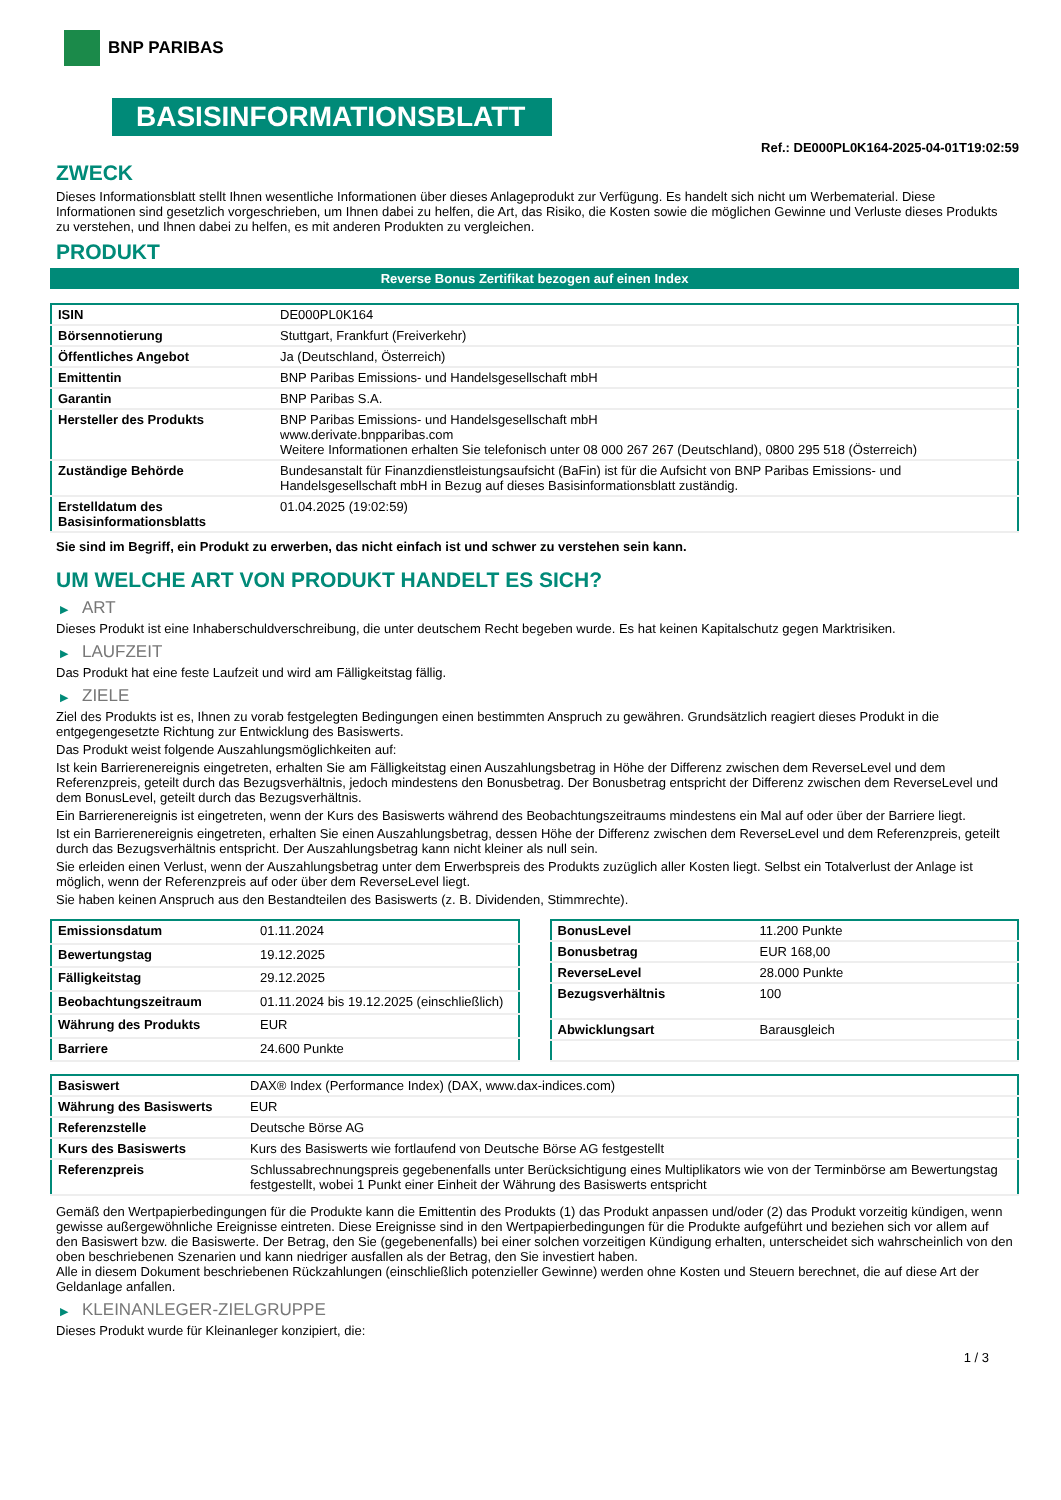BNP PARIBAS
BASISINFORMATIONSBLATT
Ref.: DE000PL0K164-2025-04-01T19:02:59
ZWECK
Dieses Informationsblatt stellt Ihnen wesentliche Informationen über dieses Anlageprodukt zur Verfügung. Es handelt sich nicht um Werbematerial. Diese Informationen sind gesetzlich vorgeschrieben, um Ihnen dabei zu helfen, die Art, das Risiko, die Kosten sowie die möglichen Gewinne und Verluste dieses Produkts zu verstehen, und Ihnen dabei zu helfen, es mit anderen Produkten zu vergleichen.
PRODUKT
Reverse Bonus Zertifikat bezogen auf einen Index
| ISIN | DE000PL0K164 |
| Börsennotierung | Stuttgart, Frankfurt (Freiverkehr) |
| Öffentliches Angebot | Ja (Deutschland, Österreich) |
| Emittentin | BNP Paribas Emissions- und Handelsgesellschaft mbH |
| Garantin | BNP Paribas S.A. |
| Hersteller des Produkts | BNP Paribas Emissions- und Handelsgesellschaft mbH www.derivate.bnpparibas.com Weitere Informationen erhalten Sie telefonisch unter 08 000 267 267 (Deutschland), 0800 295 518 (Österreich) |
| Zuständige Behörde | Bundesanstalt für Finanzdienstleistungsaufsicht (BaFin) ist für die Aufsicht von BNP Paribas Emissions- und Handelsgesellschaft mbH in Bezug auf dieses Basisinformationsblatt zuständig. |
| Erstelldatum des Basisinformationsblatts | 01.04.2025 (19:02:59) |
Sie sind im Begriff, ein Produkt zu erwerben, das nicht einfach ist und schwer zu verstehen sein kann.
UM WELCHE ART VON PRODUKT HANDELT ES SICH?
▶ ART
Dieses Produkt ist eine Inhaberschuldverschreibung, die unter deutschem Recht begeben wurde. Es hat keinen Kapitalschutz gegen Marktrisiken.
▶ LAUFZEIT
Das Produkt hat eine feste Laufzeit und wird am Fälligkeitstag fällig.
▶ ZIELE
Ziel des Produkts ist es, Ihnen zu vorab festgelegten Bedingungen einen bestimmten Anspruch zu gewähren. Grundsätzlich reagiert dieses Produkt in die entgegengesetzte Richtung zur Entwicklung des Basiswerts.
Das Produkt weist folgende Auszahlungsmöglichkeiten auf:
Ist kein Barrierenereignis eingetreten, erhalten Sie am Fälligkeitstag einen Auszahlungsbetrag in Höhe der Differenz zwischen dem ReverseLevel und dem Referenzpreis, geteilt durch das Bezugsverhältnis, jedoch mindestens den Bonusbetrag. Der Bonusbetrag entspricht der Differenz zwischen dem ReverseLevel und dem BonusLevel, geteilt durch das Bezugsverhältnis.
Ein Barrierenereignis ist eingetreten, wenn der Kurs des Basiswerts während des Beobachtungszeitraums mindestens ein Mal auf oder über der Barriere liegt.
Ist ein Barrierenereignis eingetreten, erhalten Sie einen Auszahlungsbetrag, dessen Höhe der Differenz zwischen dem ReverseLevel und dem Referenzpreis, geteilt durch das Bezugsverhältnis entspricht. Der Auszahlungsbetrag kann nicht kleiner als null sein.
Sie erleiden einen Verlust, wenn der Auszahlungsbetrag unter dem Erwerbspreis des Produkts zuzüglich aller Kosten liegt. Selbst ein Totalverlust der Anlage ist möglich, wenn der Referenzpreis auf oder über dem ReverseLevel liegt.
Sie haben keinen Anspruch aus den Bestandteilen des Basiswerts (z. B. Dividenden, Stimmrechte).
| Emissionsdatum | 01.11.2024 |
| Bewertungstag | 19.12.2025 |
| Fälligkeitstag | 29.12.2025 |
| Beobachtungszeitraum | 01.11.2024 bis 19.12.2025 (einschließlich) |
| Währung des Produkts | EUR |
| Barriere | 24.600 Punkte |
| BonusLevel | 11.200 Punkte |
| Bonusbetrag | EUR 168,00 |
| ReverseLevel | 28.000 Punkte |
| Bezugsverhältnis | 100 |
| Abwicklungsart | Barausgleich |
| Basiswert | DAX® Index (Performance Index) (DAX, www.dax-indices.com) |
| Währung des Basiswerts | EUR |
| Referenzstelle | Deutsche Börse AG |
| Kurs des Basiswerts | Kurs des Basiswerts wie fortlaufend von Deutsche Börse AG festgestellt |
| Referenzpreis | Schlussabrechnungspreis gegebenenfalls unter Berücksichtigung eines Multiplikators wie von der Terminbörse am Bewertungstag festgestellt, wobei 1 Punkt einer Einheit der Währung des Basiswerts entspricht |
Gemäß den Wertpapierbedingungen für die Produkte kann die Emittentin des Produkts (1) das Produkt anpassen und/oder (2) das Produkt vorzeitig kündigen, wenn gewisse außergewöhnliche Ereignisse eintreten. Diese Ereignisse sind in den Wertpapierbedingungen für die Produkte aufgeführt und beziehen sich vor allem auf den Basiswert bzw. die Basiswerte. Der Betrag, den Sie (gegebenenfalls) bei einer solchen vorzeitigen Kündigung erhalten, unterscheidet sich wahrscheinlich von den oben beschriebenen Szenarien und kann niedriger ausfallen als der Betrag, den Sie investiert haben.
Alle in diesem Dokument beschriebenen Rückzahlungen (einschließlich potenzieller Gewinne) werden ohne Kosten und Steuern berechnet, die auf diese Art der Geldanlage anfallen.
▶ KLEINANLEGER-ZIELGRUPPE
Dieses Produkt wurde für Kleinanleger konzipiert, die:
1 / 3